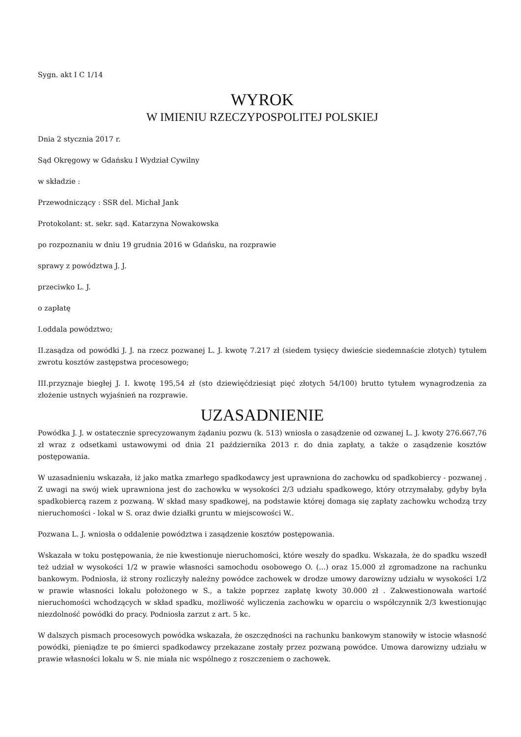Sygn. akt I C 1/14
WYROK
W IMIENIU RZECZYPOSPOLITEJ POLSKIEJ
Dnia 2 stycznia 2017 r.
Sąd Okręgowy w Gdańsku I Wydział Cywilny
w składzie :
Przewodniczący : SSR del. Michał Jank
Protokolant: st. sekr. sąd. Katarzyna Nowakowska
po rozpoznaniu w dniu 19 grudnia 2016 w Gdańsku, na rozprawie
sprawy z powództwa J. J.
przeciwko L. J.
o zapłatę
I.oddala powództwo;
II.zasądza od powódki J. J. na rzecz pozwanej L. J. kwotę 7.217 zł (siedem tysięcy dwieście siedemnaście złotych) tytułem zwrotu kosztów zastępstwa procesowego;
III.przyznaje biegłej J. I. kwotę 195,54 zł (sto dziewięćdziesiąt pięć złotych 54/100) brutto tytułem wynagrodzenia za złożenie ustnych wyjaśnień na rozprawie.
UZASADNIENIE
Powódka J. J. w ostatecznie sprecyzowanym żądaniu pozwu (k. 513) wniosła o zasądzenie od ozwanej L. J. kwoty 276.667,76 zł wraz z odsetkami ustawowymi od dnia 21 października 2013 r. do dnia zapłaty, a także o zasądzenie kosztów postępowania.
W uzasadnieniu wskazała, iż jako matka zmarłego spadkodawcy jest uprawniona do zachowku od spadkobiercy - pozwanej . Z uwagi na swój wiek uprawniona jest do zachowku w wysokości 2/3 udziału spadkowego, który otrzymałaby, gdyby była spadkobiercą razem z pozwaną. W skład masy spadkowej, na podstawie której domaga się zapłaty zachowku wchodzą trzy nieruchomości - lokal w S. oraz dwie działki gruntu w miejscowości W..
Pozwana L. J. wniosła o oddalenie powództwa i zasądzenie kosztów postępowania.
Wskazała w toku postępowania, że nie kwestionuje nieruchomości, które weszły do spadku. Wskazała, że do spadku wszedł też udział w wysokości 1/2 w prawie własności samochodu osobowego O. (...) oraz 15.000 zł zgromadzone na rachunku bankowym. Podniosła, iż strony rozliczyły należny powódce zachowek w drodze umowy darowizny udziału w wysokości 1/2 w prawie własności lokalu położonego w S., a także poprzez zapłatę kwoty 30.000 zł . Zakwestionowała wartość nieruchomości wchodzących w skład spadku, możliwość wyliczenia zachowku w oparciu o współczynnik 2/3 kwestionując niezdolność powódki do pracy. Podniosła zarzut z art. 5 kc.
W dalszych pismach procesowych powódka wskazała, że oszczędności na rachunku bankowym stanowiły w istocie własność powódki, pieniądze te po śmierci spadkodawcy przekazane zostały przez pozwaną powódce. Umowa darowizny udziału w prawie własności lokalu w S. nie miała nic wspólnego z roszczeniem o zachowek.